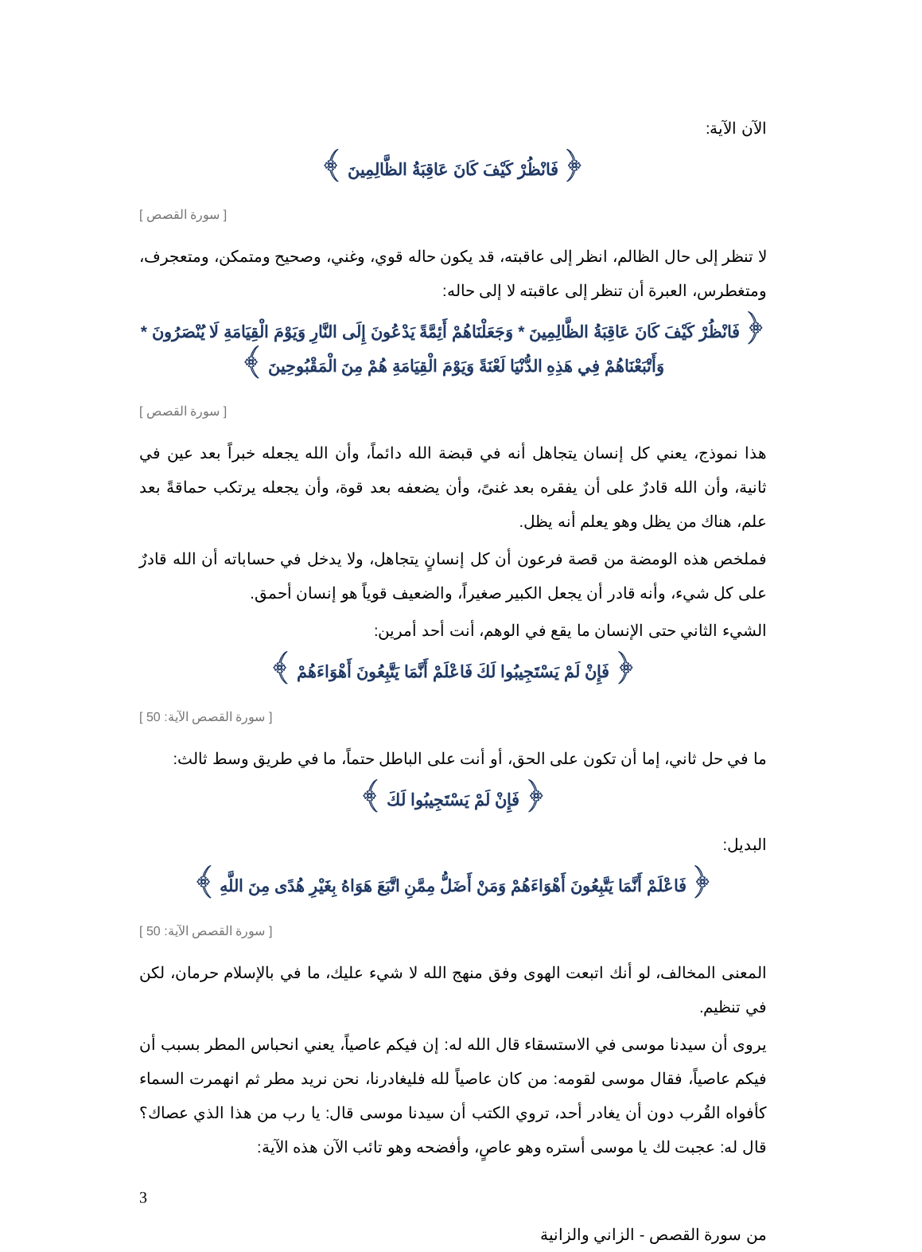الآن الآية:
﴿ فَانْظُرْ كَيْفَ كَانَ عَاقِبَةُ الظَّالِمِينَ ﴾
[ سورة القصص ]
لا تنظر إلى حال الظالم، انظر إلى عاقبته، قد يكون حاله قوي، وغني، وصحيح ومتمكن، ومتعجرف، ومتغطرس، العبرة أن تنظر إلى عاقبته لا إلى حاله:
﴿ فَانْظُرْ كَيْفَ كَانَ عَاقِبَةُ الظَّالِمِينَ * وَجَعَلْنَاهُمْ أَئِمَّةً يَدْعُونَ إِلَى النَّارِ وَيَوْمَ الْقِيَامَةِ لَا يُنْصَرُونَ * وَأَتْبَعْنَاهُمْ فِي هَذِهِ الدُّنْيَا لَعْنَةً وَيَوْمَ الْقِيَامَةِ هُمْ مِنَ الْمَقْبُوحِينَ ﴾
[ سورة القصص ]
هذا نموذج، يعني كل إنسان يتجاهل أنه في قبضة الله دائماً، وأن الله يجعله خبراً بعد عين في ثانية، وأن الله قادرٌ على أن يفقره بعد غنىً، وأن يضعفه بعد قوة، وأن يجعله يرتكب حماقةً بعد علم، هناك من يظل وهو يعلم أنه يظل.
فملخص هذه الومضة من قصة فرعون أن كل إنسانٍ يتجاهل، ولا يدخل في حساباته أن الله قادرٌ على كل شيء، وأنه قادر أن يجعل الكبير صغيراً، والضعيف قوياً هو إنسان أحمق.
الشيء الثاني حتى الإنسان ما يقع في الوهم، أنت أحد أمرين:
﴿ فَإِنْ لَمْ يَسْتَجِيبُوا لَكَ فَاعْلَمْ أَنَّمَا يَتَّبِعُونَ أَهْوَاءَهُمْ ﴾
[ سورة القصص الآية: 50 ]
ما في حل ثاني، إما أن تكون على الحق، أو أنت على الباطل حتماً، ما في طريق وسط ثالث:
﴿ فَإِنْ لَمْ يَسْتَجِيبُوا لَكَ ﴾
البديل:
﴿ فَاعْلَمْ أَنَّمَا يَتَّبِعُونَ أَهْوَاءَهُمْ وَمَنْ أَضَلُّ مِمَّنِ اتَّبَعَ هَوَاهُ بِغَيْرِ هُدًى مِنَ اللَّهِ ﴾
[ سورة القصص الآية: 50 ]
المعنى المخالف، لو أنك اتبعت الهوى وفق منهج الله لا شيء عليك، ما في بالإسلام حرمان، لكن في تنظيم.
يروى أن سيدنا موسى في الاستسقاء قال الله له: إن فيكم عاصياً، يعني انحباس المطر بسبب أن فيكم عاصياً، فقال موسى لقومه: من كان عاصياً لله فليغادرنا، نحن نريد مطر ثم انهمرت السماء كأفواه القُرب دون أن يغادر أحد، تروي الكتب أن سيدنا موسى قال: يا رب من هذا الذي عصاك؟ قال له: عجبت لك يا موسى أستره وهو عاصٍ، وأفضحه وهو تائب الآن هذه الآية:
3
من سورة القصص - الزاني والزانية